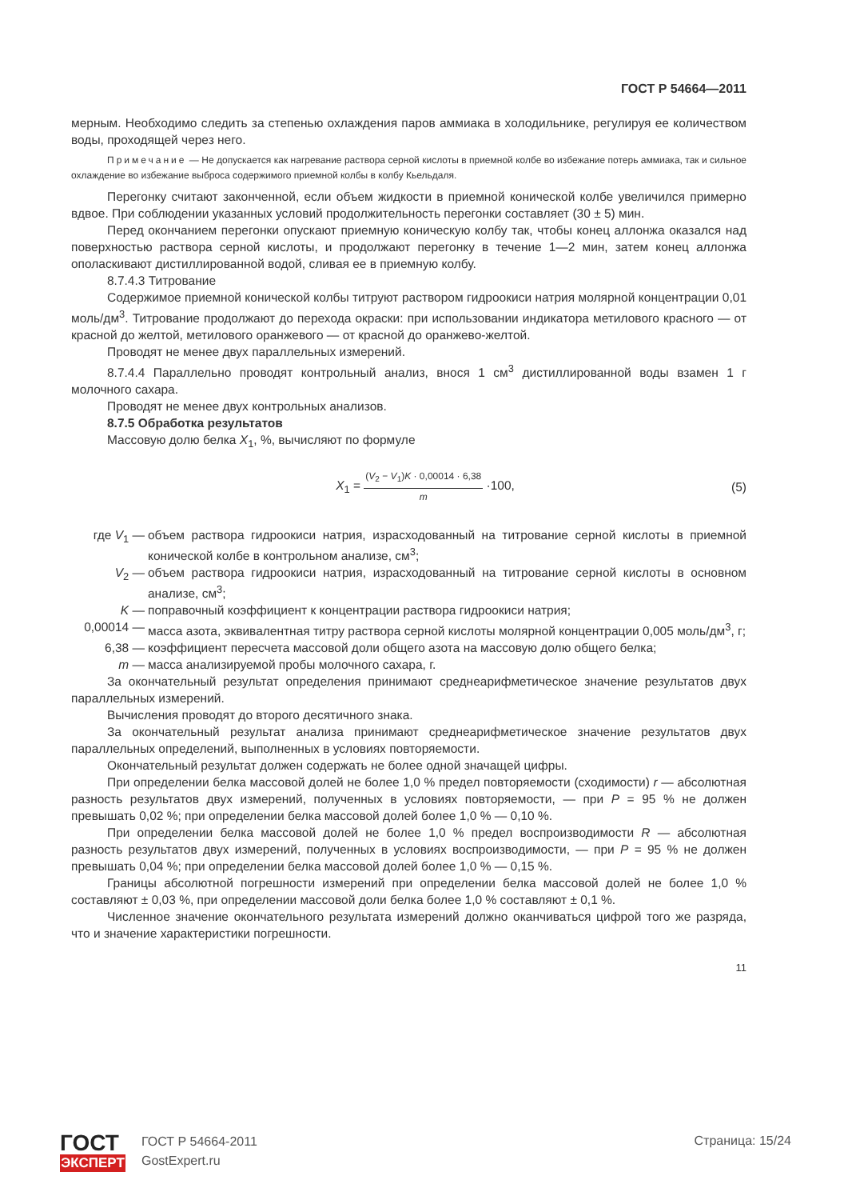ГОСТ Р 54664—2011
мерным. Необходимо следить за степенью охлаждения паров аммиака в холодильнике, регулируя ее количеством воды, проходящей через него.
Примечание — Не допускается как нагревание раствора серной кислоты в приемной колбе во избежание потерь аммиака, так и сильное охлаждение во избежание выброса содержимого приемной колбы в колбу Кьельдаля.
Перегонку считают законченной, если объем жидкости в приемной конической колбе увеличился примерно вдвое. При соблюдении указанных условий продолжительность перегонки составляет (30 ± 5) мин.
Перед окончанием перегонки опускают приемную коническую колбу так, чтобы конец аллонжа оказался над поверхностью раствора серной кислоты, и продолжают перегонку в течение 1—2 мин, затем конец аллонжа ополаскивают дистиллированной водой, сливая ее в приемную колбу.
8.7.4.3 Титрование
Содержимое приемной конической колбы титруют раствором гидроокиси натрия молярной концентрации 0,01 моль/дм<sup>3</sup>. Титрование продолжают до перехода окраски: при использовании индикатора метилового красного — от красной до желтой, метилового оранжевого — от красной до оранжево-желтой.
Проводят не менее двух параллельных измерений.
8.7.4.4 Параллельно проводят контрольный анализ, внося 1 см<sup>3</sup> дистиллированной воды взамен 1 г молочного сахара.
Проводят не менее двух контрольных анализов.
8.7.5 Обработка результатов
Массовую долю белка X<sub>1</sub>, %, вычисляют по формуле
X<sub>1</sub> = (V<sub>2</sub> − V<sub>1</sub>)K · 0,00014 · 6,38 m ·100, (5)
где V<sub>1</sub> — объем раствора гидроокиси натрия, израсходованный на титрование серной кислоты в приемной конической колбе в контрольном анализе, см<sup>3</sup>;
V<sub>2</sub> — объем раствора гидроокиси натрия, израсходованный на титрование серной кислоты в основном анализе, см<sup>3</sup>;
K — поправочный коэффициент к концентрации раствора гидроокиси натрия;
0,00014 — масса азота, эквивалентная титру раствора серной кислоты молярной концентрации 0,005 моль/дм<sup>3</sup>, г;
6,38 — коэффициент пересчета массовой доли общего азота на массовую долю общего белка;
m — масса анализируемой пробы молочного сахара, г.
За окончательный результат определения принимают среднеарифметическое значение результатов двух параллельных измерений.
Вычисления проводят до второго десятичного знака.
За окончательный результат анализа принимают среднеарифметическое значение результатов двух параллельных определений, выполненных в условиях повторяемости.
Окончательный результат должен содержать не более одной значащей цифры.
При определении белка массовой долей не более 1,0 % предел повторяемости (сходимости) r — абсолютная разность результатов двух измерений, полученных в условиях повторяемости, — при P = 95 % не должен превышать 0,02 %; при определении белка массовой долей более 1,0 % — 0,10 %.
При определении белка массовой долей не более 1,0 % предел воспроизводимости R — абсолютная разность результатов двух измерений, полученных в условиях воспроизводимости, — при P = 95 % не должен превышать 0,04 %; при определении белка массовой долей более 1,0 % — 0,15 %.
Границы абсолютной погрешности измерений при определении белка массовой долей не более 1,0 % составляют ± 0,03 %, при определении массовой доли белка более 1,0 % составляют ± 0,1 %.
Численное значение окончательного результата измерений должно оканчиваться цифрой того же разряда, что и значение характеристики погрешности.
11
ГОСТ
ЭКСПЕРТ
ГОСТ Р 54664-2011
GostExpert.ru
Страница: 15/24